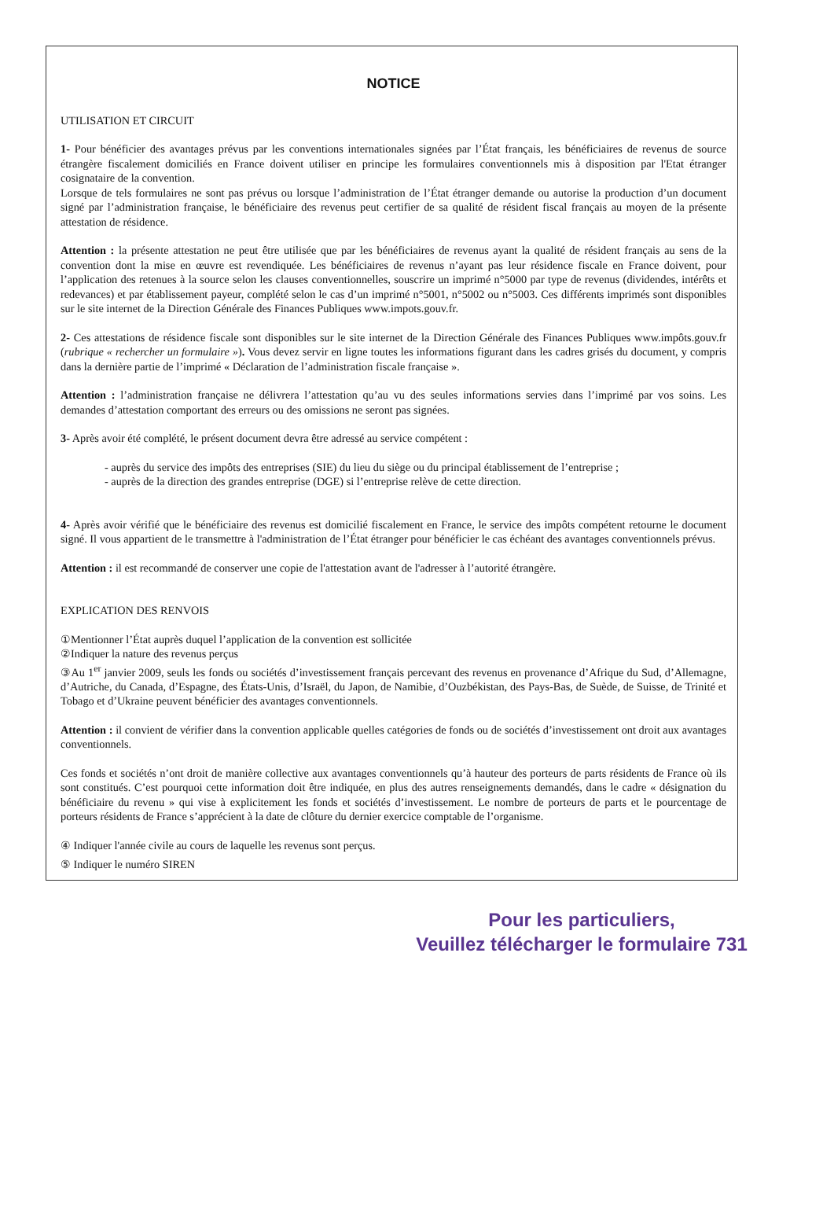NOTICE
UTILISATION ET CIRCUIT
1- Pour bénéficier des avantages prévus par les conventions internationales signées par l’État français, les bénéficiaires de revenus de source étrangère fiscalement domiciliés en France doivent utiliser en principe les formulaires conventionnels mis à disposition par l'Etat étranger cosignataire de la convention.
Lorsque de tels formulaires ne sont pas prévus ou lorsque l’administration de l’État étranger demande ou autorise la production d’un document signé par l’administration française, le bénéficiaire des revenus peut certifier de sa qualité de résident fiscal français au moyen de la présente attestation de résidence.
Attention : la présente attestation ne peut être utilisée que par les bénéficiaires de revenus ayant la qualité de résident français au sens de la convention dont la mise en œuvre est revendiquée. Les bénéficiaires de revenus n’ayant pas leur résidence fiscale en France doivent, pour l’application des retenues à la source selon les clauses conventionnelles, souscrire un imprimé n°5000 par type de revenus (dividendes, intérêts et redevances) et par établissement payeur, complété selon le cas d’un imprimé n°5001, n°5002 ou n°5003. Ces différents imprimés sont disponibles sur le site internet de la Direction Générale des Finances Publiques www.impots.gouv.fr.
2- Ces attestations de résidence fiscale sont disponibles sur le site internet de la Direction Générale des Finances Publiques www.impôts.gouv.fr (rubrique « rechercher un formulaire »). Vous devez servir en ligne toutes les informations figurant dans les cadres grisés du document, y compris dans la dernière partie de l’imprimé « Déclaration de l’administration fiscale française ».
Attention : l’administration française ne délivrera l’attestation qu’au vu des seules informations servies dans l’imprimé par vos soins. Les demandes d’attestation comportant des erreurs ou des omissions ne seront pas signées.
3- Après avoir été complété, le présent document devra être adressé au service compétent :
- auprès du service des impôts des entreprises (SIE) du lieu du siège ou du principal établissement de l’entreprise ;
- auprès de la direction des grandes entreprise (DGE) si l’entreprise relève de cette direction.
4- Après avoir vérifié que le bénéficiaire des revenus est domicilié fiscalement en France, le service des impôts compétent retourne le document signé. Il vous appartient de le transmettre à l'administration de l’État étranger pour bénéficier le cas échéant des avantages conventionnels prévus.
Attention : il est recommandé de conserver une copie de l'attestation avant de l'adresser à l’autorité étrangère.
EXPLICATION DES RENVOIS
①Mentionner l’État auprès duquel l’application de la convention est sollicitée
②Indiquer la nature des revenus perçus
③Au 1<sup>er</sup> janvier 2009, seuls les fonds ou sociétés d’investissement français percevant des revenus en provenance d’Afrique du Sud, d’Allemagne, d’Autriche, du Canada, d’Espagne, des États-Unis, d’Israël, du Japon, de Namibie, d’Ouzbékistan, des Pays-Bas, de Suède, de Suisse, de Trinité et Tobago et d’Ukraine peuvent bénéficier des avantages conventionnels.
Attention : il convient de vérifier dans la convention applicable quelles catégories de fonds ou de sociétés d’investissement ont droit aux avantages conventionnels.
Ces fonds et sociétés n’ont droit de manière collective aux avantages conventionnels qu’à hauteur des porteurs de parts résidents de France où ils sont constitués. C’est pourquoi cette information doit être indiquée, en plus des autres renseignements demandés, dans le cadre « désignation du bénéficiaire du revenu » qui vise à explicitement les fonds et sociétés d’investissement. Le nombre de porteurs de parts et le pourcentage de porteurs résidents de France s’apprécient à la date de clôture du dernier exercice comptable de l’organisme.
④ Indiquer l'année civile au cours de laquelle les revenus sont perçus.
⑤ Indiquer le numéro SIREN
Pour les particuliers,
Veuillez télécharger le formulaire 731